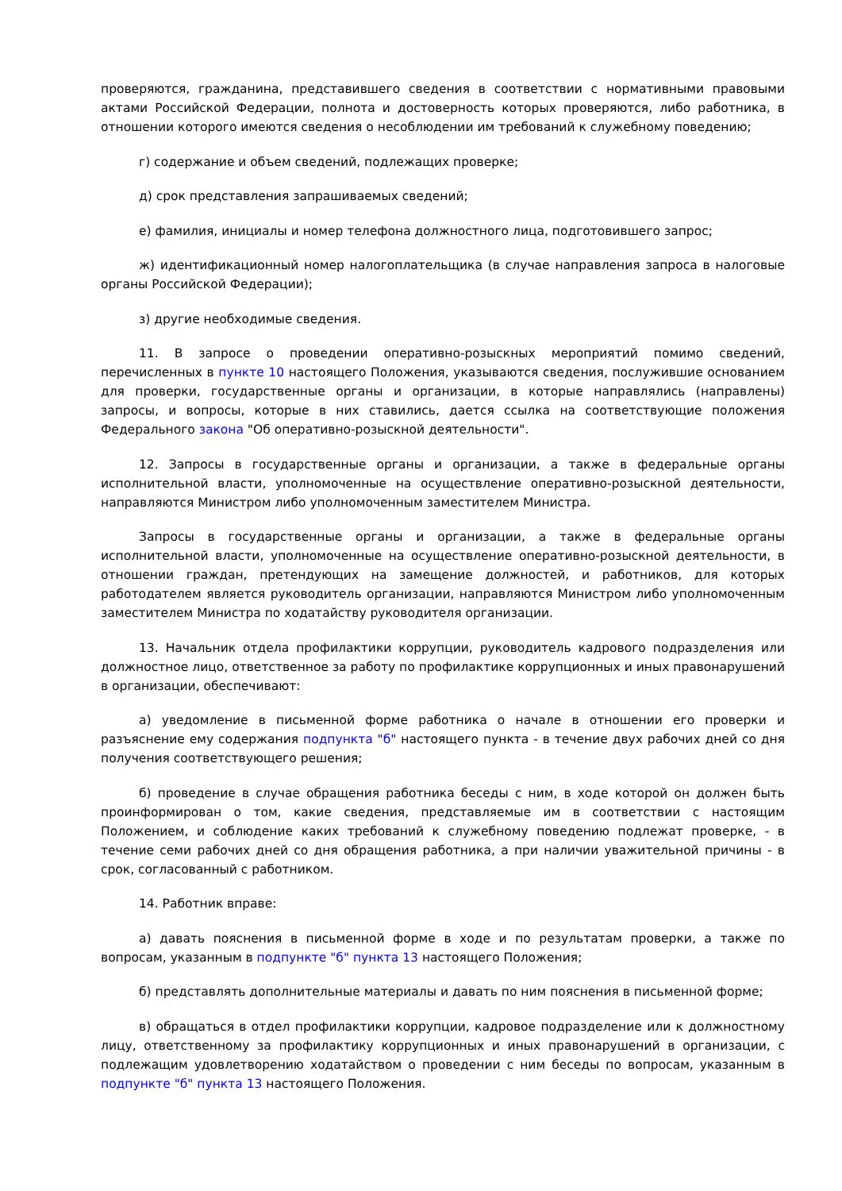проверяются, гражданина, представившего сведения в соответствии с нормативными правовыми актами Российской Федерации, полнота и достоверность которых проверяются, либо работника, в отношении которого имеются сведения о несоблюдении им требований к служебному поведению;
г) содержание и объем сведений, подлежащих проверке;
д) срок представления запрашиваемых сведений;
е) фамилия, инициалы и номер телефона должностного лица, подготовившего запрос;
ж) идентификационный номер налогоплательщика (в случае направления запроса в налоговые органы Российской Федерации);
з) другие необходимые сведения.
11. В запросе о проведении оперативно-розыскных мероприятий помимо сведений, перечисленных в пункте 10 настоящего Положения, указываются сведения, послужившие основанием для проверки, государственные органы и организации, в которые направлялись (направлены) запросы, и вопросы, которые в них ставились, дается ссылка на соответствующие положения Федерального закона "Об оперативно-розыскной деятельности".
12. Запросы в государственные органы и организации, а также в федеральные органы исполнительной власти, уполномоченные на осуществление оперативно-розыскной деятельности, направляются Министром либо уполномоченным заместителем Министра.
Запросы в государственные органы и организации, а также в федеральные органы исполнительной власти, уполномоченные на осуществление оперативно-розыскной деятельности, в отношении граждан, претендующих на замещение должностей, и работников, для которых работодателем является руководитель организации, направляются Министром либо уполномоченным заместителем Министра по ходатайству руководителя организации.
13. Начальник отдела профилактики коррупции, руководитель кадрового подразделения или должностное лицо, ответственное за работу по профилактике коррупционных и иных правонарушений в организации, обеспечивают:
а) уведомление в письменной форме работника о начале в отношении его проверки и разъяснение ему содержания подпункта "б" настоящего пункта - в течение двух рабочих дней со дня получения соответствующего решения;
б) проведение в случае обращения работника беседы с ним, в ходе которой он должен быть проинформирован о том, какие сведения, представляемые им в соответствии с настоящим Положением, и соблюдение каких требований к служебному поведению подлежат проверке, - в течение семи рабочих дней со дня обращения работника, а при наличии уважительной причины - в срок, согласованный с работником.
14. Работник вправе:
а) давать пояснения в письменной форме в ходе и по результатам проверки, а также по вопросам, указанным в подпункте "б" пункта 13 настоящего Положения;
б) представлять дополнительные материалы и давать по ним пояснения в письменной форме;
в) обращаться в отдел профилактики коррупции, кадровое подразделение или к должностному лицу, ответственному за профилактику коррупционных и иных правонарушений в организации, с подлежащим удовлетворению ходатайством о проведении с ним беседы по вопросам, указанным в подпункте "б" пункта 13 настоящего Положения.